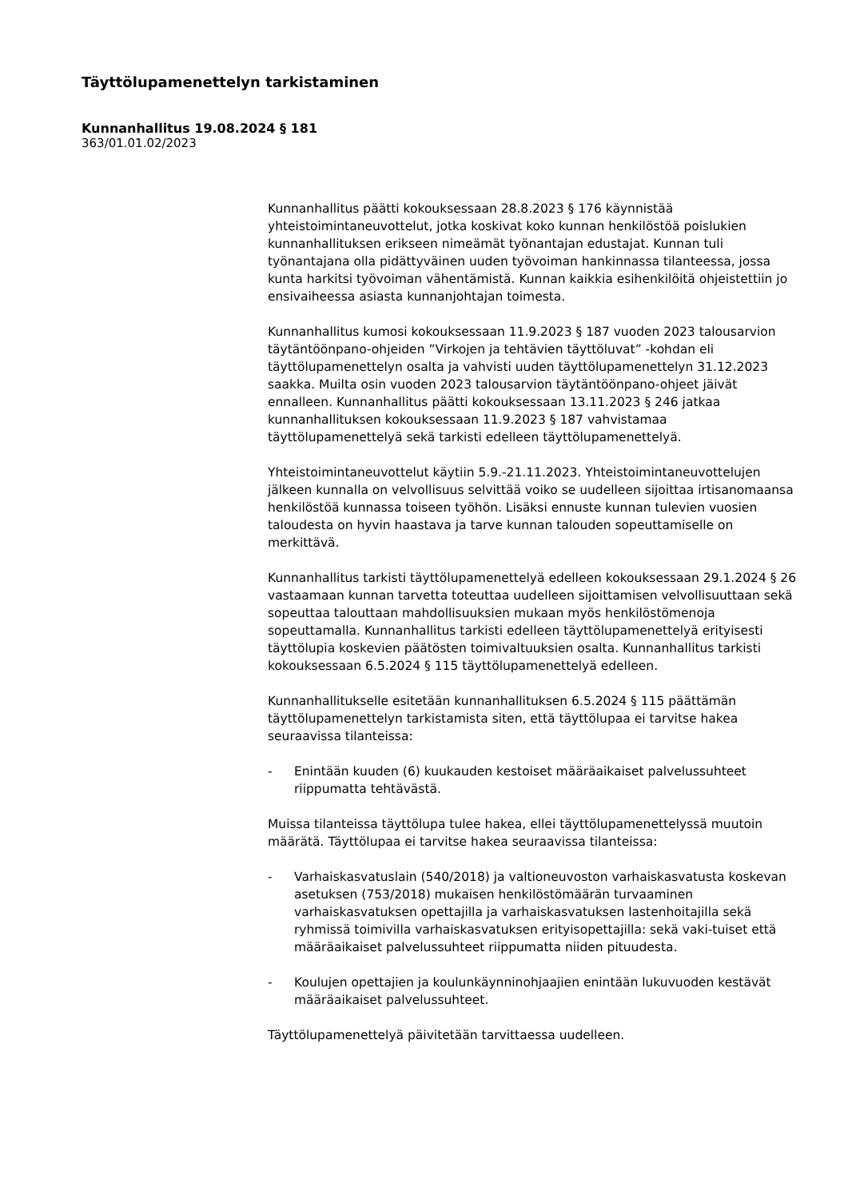Täyttölupamenettelyn tarkistaminen
Kunnanhallitus 19.08.2024 § 181
363/01.01.02/2023
Kunnanhallitus päätti kokouksessaan 28.8.2023 § 176 käynnistää yhteistoimintaneuvottelut, jotka koskivat koko kunnan henkilöstöä poislukien kunnanhallituksen erikseen nimeämät työnantajan edustajat. Kunnan tuli työnantajana olla pidättyväinen uuden työvoiman hankinnassa tilanteessa, jossa kunta harkitsi työvoiman vähentämistä. Kunnan kaikkia esihenkilöitä ohjeistettiin jo ensivaiheessa asiasta kunnanjohtajan toimesta.
Kunnanhallitus kumosi kokouksessaan 11.9.2023 § 187 vuoden 2023 talousarvion täytäntöönpano-ohjeiden ”Virkojen ja tehtävien täyttöluvat” -kohdan eli täyttölupamenettelyn osalta ja vahvisti uuden täyttölupamenettelyn 31.12.2023 saakka. Muilta osin vuoden 2023 talousarvion täytäntöönpano-ohjeet jäivät ennalleen. Kunnanhallitus päätti kokouksessaan 13.11.2023 § 246 jatkaa kunnanhallituksen kokouksessaan 11.9.2023 § 187 vahvistamaa täyttölupamenettelyä sekä tarkisti edelleen täyttölupamenettelyä.
Yhteistoimintaneuvottelut käytiin 5.9.-21.11.2023. Yhteistoimintaneuvottelujen jälkeen kunnalla on velvollisuus selvittää voiko se uudelleen sijoittaa irtisanomaansa henkilöstöä kunnassa toiseen työhön. Lisäksi ennuste kunnan tulevien vuosien taloudesta on hyvin haastava ja tarve kunnan talouden sopeuttamiselle on merkittävä.
Kunnanhallitus tarkisti täyttölupamenettelyä edelleen kokouksessaan 29.1.2024 § 26 vastaamaan kunnan tarvetta toteuttaa uudelleen sijoittamisen velvollisuuttaan sekä sopeuttaa talouttaan mahdollisuuksien mukaan myös henkilöstömenoja sopeuttamalla. Kunnanhallitus tarkisti edelleen täyttölupamenettelyä erityisesti täyttölupia koskevien päätösten toimivaltuuksien osalta. Kunnanhallitus tarkisti kokouksessaan 6.5.2024 § 115 täyttölupamenettelyä edelleen.
Kunnanhallitukselle esitetään kunnanhallituksen 6.5.2024 § 115 päättämän täyttölupamenettelyn tarkistamista siten, että täyttölupaa ei tarvitse hakea seuraavissa tilanteissa:
- Enintään kuuden (6) kuukauden kestoiset määräaikaiset palvelussuhteet riippumatta tehtävästä.
Muissa tilanteissa täyttölupa tulee hakea, ellei täyttölupamenettelyssä muutoin määrätä. Täyttölupaa ei tarvitse hakea seuraavissa tilanteissa:
- Varhaiskasvatuslain (540/2018) ja valtioneuvoston varhaiskasvatusta koskevan asetuksen (753/2018) mukaisen henkilöstömäärän turvaaminen varhaiskasvatuksen opettajilla ja varhaiskasvatuksen lastenhoitajilla sekä ryhmissä toimivilla varhaiskasvatuksen erityisopettajilla: sekä vaki-tuiset että määräaikaiset palvelussuhteet riippumatta niiden pituudesta.
- Koulujen opettajien ja koulunkäynninohjaajien enintään lukuvuoden kestävät määräaikaiset palvelussuhteet.
Täyttölupamenettelyä päivitetään tarvittaessa uudelleen.